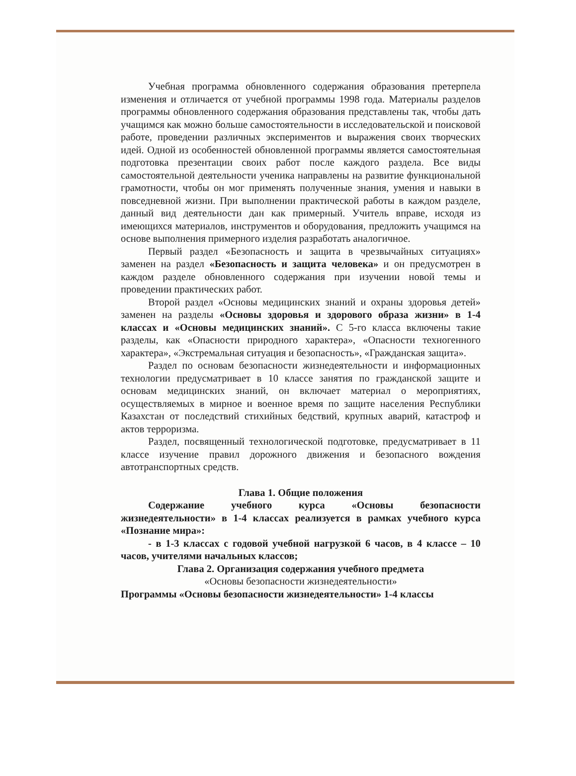Учебная программа обновленного содержания образования претерпела изменения и отличается от учебной программы 1998 года. Материалы разделов программы обновленного содержания образования представлены так, чтобы дать учащимся как можно больше самостоятельности в исследовательской и поисковой работе, проведении различных экспериментов и выражения своих творческих идей. Одной из особенностей обновленной программы является самостоятельная подготовка презентации своих работ после каждого раздела. Все виды самостоятельной деятельности ученика направлены на развитие функциональной грамотности, чтобы он мог применять полученные знания, умения и навыки в повседневной жизни. При выполнении практической работы в каждом разделе, данный вид деятельности дан как примерный. Учитель вправе, исходя из имеющихся материалов, инструментов и оборудования, предложить учащимся на основе выполнения примерного изделия разработать аналогичное.
Первый раздел «Безопасность и защита в чрезвычайных ситуациях» заменен на раздел «Безопасность и защита человека» и он предусмотрен в каждом разделе обновленного содержания при изучении новой темы и проведении практических работ.
Второй раздел «Основы медицинских знаний и охраны здоровья детей» заменен на разделы «Основы здоровья и здорового образа жизни» в 1-4 классах и «Основы медицинских знаний». С 5-го класса включены такие разделы, как «Опасности природного характера», «Опасности техногенного характера», «Экстремальная ситуация и безопасность», «Гражданская защита».
Раздел по основам безопасности жизнедеятельности и информационных технологии предусматривает в 10 классе занятия по гражданской защите и основам медицинских знаний, он включает материал о мероприятиях, осуществляемых в мирное и военное время по защите населения Республики Казахстан от последствий стихийных бедствий, крупных аварий, катастроф и актов терроризма.
Раздел, посвященный технологической подготовке, предусматривает в 11 классе изучение правил дорожного движения и безопасного вождения автотранспортных средств.
Глава 1. Общие положения
Содержание учебного курса «Основы безопасности жизнедеятельности» в 1-4 классах реализуется в рамках учебного курса «Познание мира»:
- в 1-3 классах с годовой учебной нагрузкой 6 часов, в 4 классе – 10 часов, учителями начальных классов;
Глава 2. Организация содержания учебного предмета
«Основы безопасности жизнедеятельности»
Программы «Основы безопасности жизнедеятельности» 1-4 классы